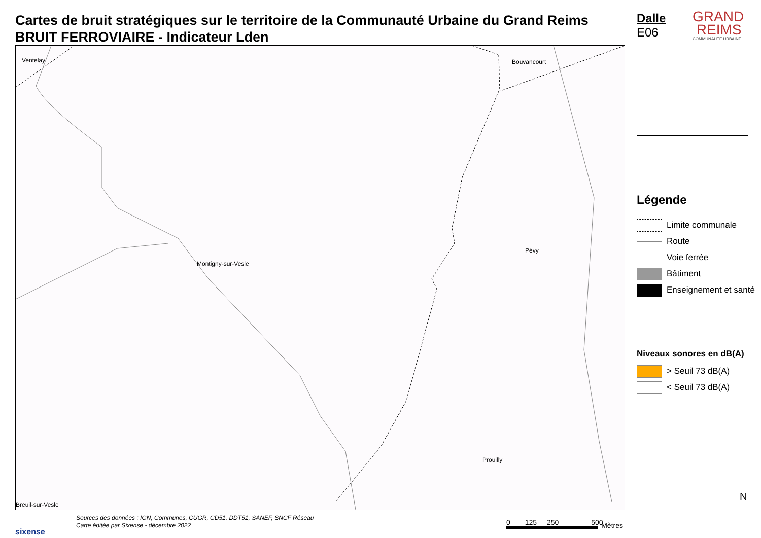Cartes de bruit stratégiques sur le territoire de la Communauté Urbaine du Grand Reims
BRUIT FERROVIAIRE - Indicateur Lden
Ventelay Bouvancourt
Montigny-sur-Vesle
Pévy
Prouilly
Breuil-sur-Vesle
Dalle
E06
GRAND
REIMS
COMMUNAUTÉ URBAINE
Légende
Limite communale
Route
Voie ferrée
Bâtiment
Enseignement et santé
Niveaux sonores en dB(A)
> Seuil 73 dB(A)
< Seuil 73 dB(A)
sixense
Sources des données : IGN, Communes, CUGR, CD51, DDT51, SANEF, SNCF Réseau
Carte éditée par Sixense - décembre 2022
0 125 250 500
Mètres
N